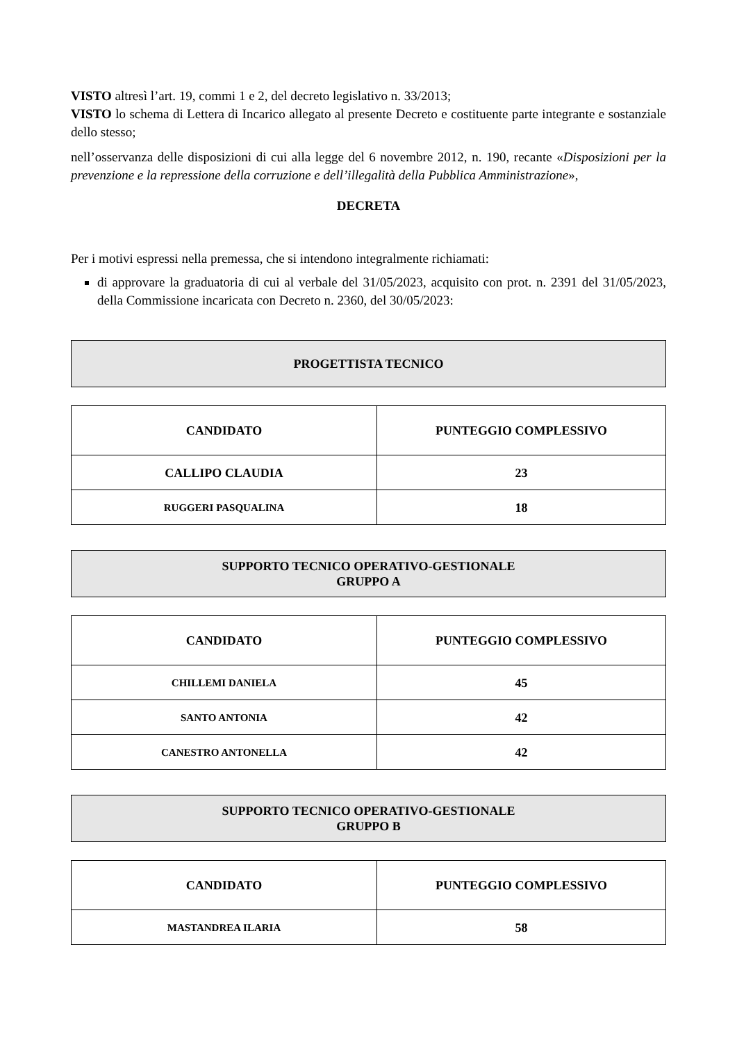VISTO altresì l’art. 19, commi 1 e 2, del decreto legislativo n. 33/2013;
VISTO lo schema di Lettera di Incarico allegato al presente Decreto e costituente parte integrante e sostanziale dello stesso;
nell’osservanza delle disposizioni di cui alla legge del 6 novembre 2012, n. 190, recante «Disposizioni per la prevenzione e la repressione della corruzione e dell’illegalità della Pubblica Amministrazione»,
DECRETA
Per i motivi espressi nella premessa, che si intendono integralmente richiamati:
di approvare la graduatoria di cui al verbale del 31/05/2023, acquisito con prot. n. 2391 del 31/05/2023, della Commissione incaricata con Decreto n. 2360, del 30/05/2023:
PROGETTISTA TECNICO
| CANDIDATO | PUNTEGGIO COMPLESSIVO |
| --- | --- |
| CALLIPO CLAUDIA | 23 |
| RUGGERI PASQUALINA | 18 |
SUPPORTO TECNICO OPERATIVO-GESTIONALE
GRUPPO A
| CANDIDATO | PUNTEGGIO COMPLESSIVO |
| --- | --- |
| CHILLEMI DANIELA | 45 |
| SANTO ANTONIA | 42 |
| CANESTRO ANTONELLA | 42 |
SUPPORTO TECNICO OPERATIVO-GESTIONALE
GRUPPO B
| CANDIDATO | PUNTEGGIO COMPLESSIVO |
| --- | --- |
| MASTANDREA ILARIA | 58 |